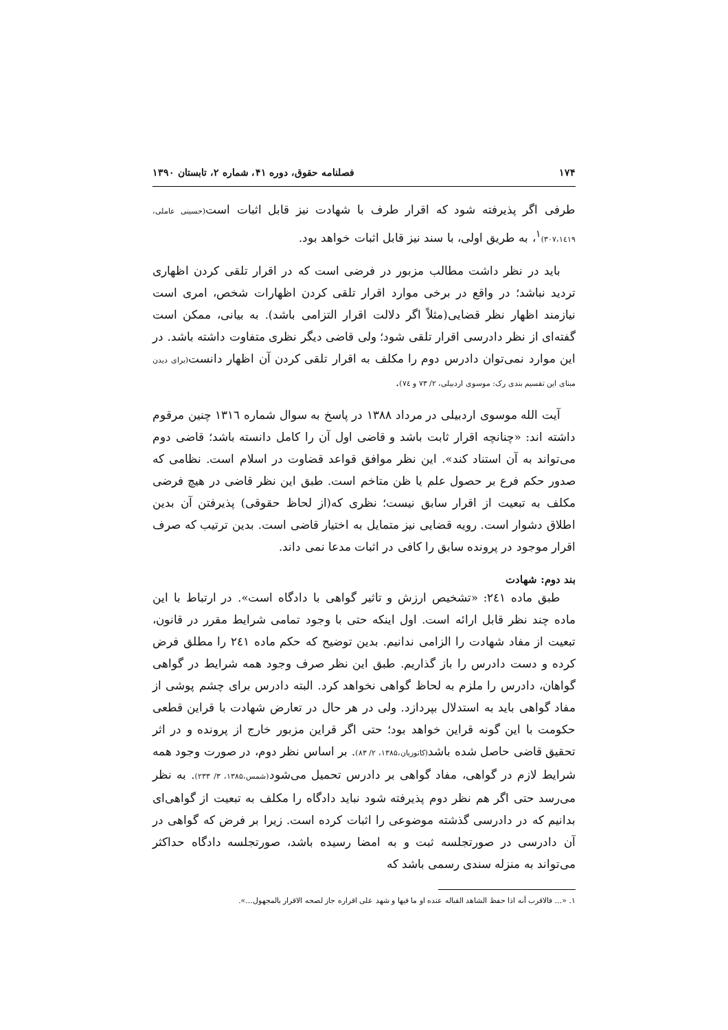۱۷۴ فصلنامه حقوق، دوره ۴۱، شماره ۲، تابستان ۱۳۹۰
طرفی اگر پذیرفته شود که اقرار طرف با شهادت نیز قابل اثبات است(حسینی عاملی، ۳۰۷،۱٤۱۹)<sup>۱</sup>، به طریق اولی، با سند نیز قابل اثبات خواهد بود.
باید در نظر داشت مطالب مزبور در فرضی است که در اقرار تلقی کردن اظهاری تردید نباشد؛ در واقع در برخی موارد اقرار تلقی کردن اظهارات شخص، امری است نیازمند اظهار نظر قضایی(مثلاً اگر دلالت اقرار التزامی باشد). به بیانی، ممکن است گفته‌ای از نظر دادرسی اقرار تلقی شود؛ ولی قاضی دیگر نظری متفاوت داشته باشد. در این موارد نمی‌توان دادرس دوم را مکلف به اقرار تلقی کردن آن اظهار دانست(برای دیدن مبنای این تقسیم بندی رک: موسوی اردبیلی، ۲/ ۷۳ و ۷٤).
آیت الله موسوی اردبیلی در مرداد ۱۳۸۸ در پاسخ به سوال شماره ۱۳۱٦ چنین مرقوم داشته اند: «چنانچه اقرار ثابت باشد و قاضی اول آن را کامل دانسته باشد؛ قاضی دوم می‌تواند به آن استناد کند». این نظر موافق قواعد قضاوت در اسلام است. نظامی که صدور حکم فرع بر حصول علم یا ظن متاخم است. طبق این نظر قاضی در هیچ فرضی مکلف به تبعیت از اقرار سابق نیست؛ نظری که(از لحاظ حقوقی) پذیرفتن آن بدین اطلاق دشوار است. رویه قضایی نیز متمایل به اختیار قاضی است. بدین ترتیب که صرف اقرار موجود در پرونده سابق را کافی در اثبات مدعا نمی داند.
بند دوم: شهادت
طبق ماده ۲٤۱: «تشخیص ارزش و تاثیر گواهی با دادگاه است». در ارتباط با این ماده چند نظر قابل ارائه است. اول اینکه حتی با وجود تمامی شرایط مقرر در قانون، تبعیت از مفاد شهادت را الزامی ندانیم. بدین توضیح که حکم ماده ۲٤۱ را مطلق فرض کرده و دست دادرس را باز گذاریم. طبق این نظر صرف وجود همه شرایط در گواهی گواهان، دادرس را ملزم به لحاظ گواهی نخواهد کرد. البته دادرس برای چشم پوشی از مفاد گواهی باید به استدلال بپردازد. ولی در هر حال در تعارض شهادت با قراین قطعی حکومت با این گونه قراین خواهد بود؛ حتی اگر قراین مزبور خارج از پرونده و در اثر تحقیق قاضی حاصل شده باشد(کاتوزیان،۱۳۸۵، ۲/ ۸۳). بر اساس نظر دوم، در صورت وجود همه شرایط لازم در گواهی، مفاد گواهی بر دادرس تحمیل می‌شود(شمس،۱۳۸۵، ۳/ ۲۳۳). به نظر می‌رسد حتی اگر هم نظر دوم پذیرفته شود نباید دادگاه را مکلف به تبعیت از گواهی‌ای بدانیم که در دادرسی گذشته موضوعی را اثبات کرده است. زیرا بر فرض که گواهی در آن دادرسی در صورتجلسه ثبت و به امضا رسیده باشد، صورتجلسه دادگاه حداکثر می‌تواند به منزله سندی رسمی باشد که
۱. «... فالاقرب أنه اذا حفظ الشاهد القباله عنده او ما فیها و شهد علی اقراره جاز لصحه الاقرار بالمجهول...».